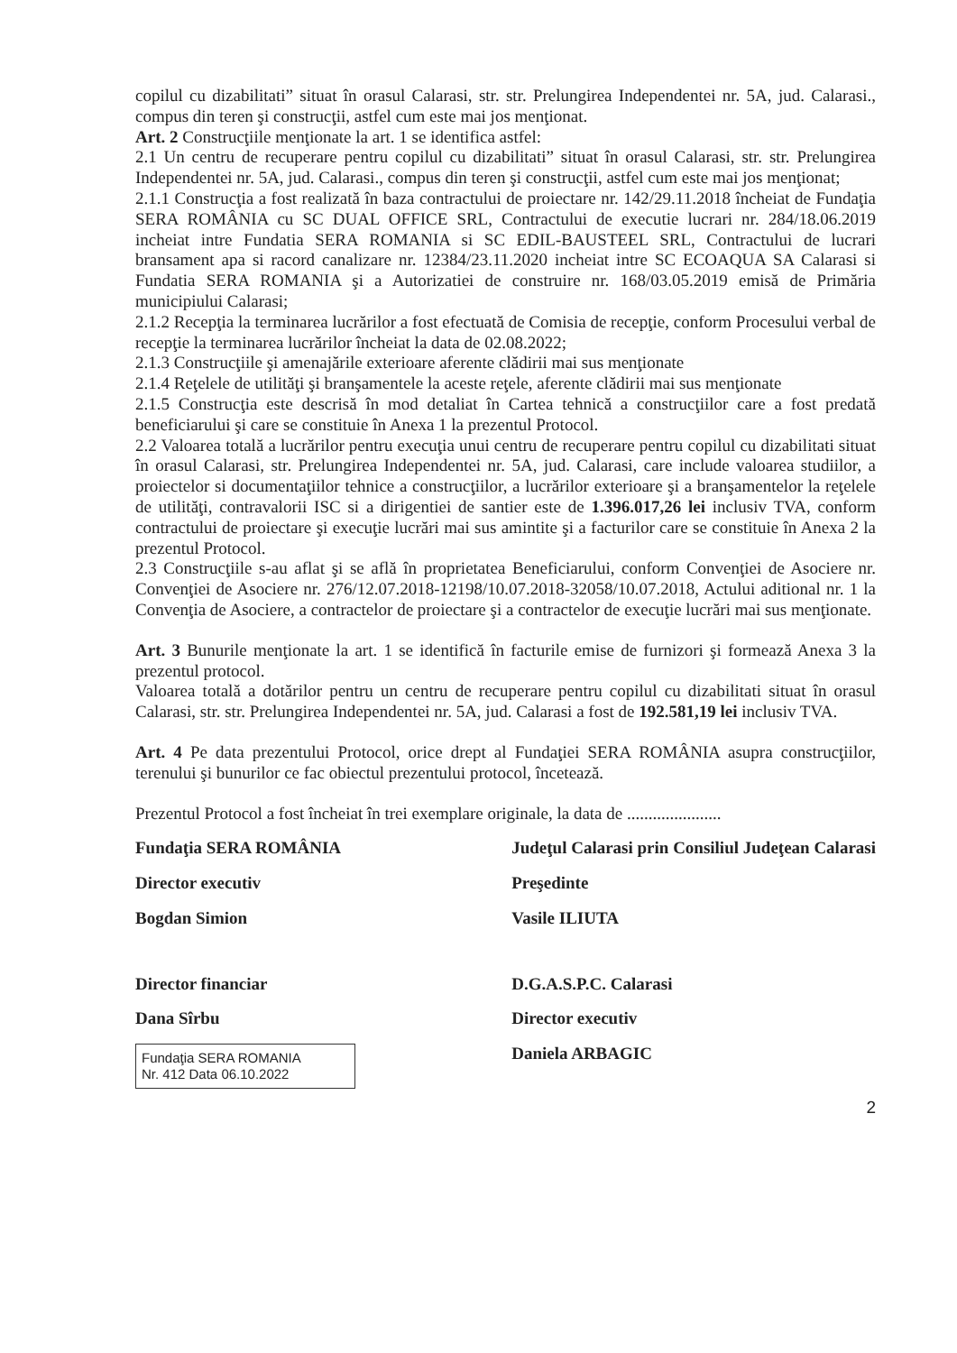copilul cu dizabilitati” situat în orasul Calarasi, str. str. Prelungirea Independentei nr. 5A, jud. Calarasi., compus din teren şi construcţii, astfel cum este mai jos menţionat.
Art. 2 Construcţiile menţionate la art. 1 se identifica astfel:
2.1 Un centru de recuperare pentru copilul cu dizabilitati” situat în orasul Calarasi, str. str. Prelungirea Independentei nr. 5A, jud. Calarasi., compus din teren şi construcţii, astfel cum este mai jos menţionat;
2.1.1 Construcţia a fost realizată în baza contractului de proiectare nr. 142/29.11.2018 încheiat de Fundaţia SERA ROMÂNIA cu SC DUAL OFFICE SRL, Contractului de executie lucrari nr. 284/18.06.2019 incheiat intre Fundatia SERA ROMANIA si SC EDIL-BAUSTEEL SRL, Contractului de lucrari bransament apa si racord canalizare nr. 12384/23.11.2020 incheiat intre SC ECOAQUA SA Calarasi si Fundatia SERA ROMANIA şi a Autorizatiei de construire nr. 168/03.05.2019 emisă de Primăria municipiului Calarasi;
2.1.2 Recepţia la terminarea lucrărilor a fost efectuată de Comisia de recepţie, conform Procesului verbal de recepţie la terminarea lucrărilor încheiat la data de 02.08.2022;
2.1.3 Construcţiile şi amenajările exterioare aferente clădirii mai sus menţionate
2.1.4 Reţelele de utilităţi şi branşamentele la aceste reţele, aferente clădirii mai sus menţionate
2.1.5 Construcţia este descrisă în mod detaliat în Cartea tehnică a construcţiilor care a fost predată beneficiarului şi care se constituie în Anexa 1 la prezentul Protocol.
2.2 Valoarea totală a lucrărilor pentru execuţia unui centru de recuperare pentru copilul cu dizabilitati situat în orasul Calarasi, str. Prelungirea Independentei nr. 5A, jud. Calarasi, care include valoarea studiilor, a proiectelor si documentaţiilor tehnice a construcţiilor, a lucrărilor exterioare şi a branşamentelor la reţelele de utilităţi, contravalorii ISC si a dirigentiei de santier este de 1.396.017,26 lei inclusiv TVA, conform contractului de proiectare şi execuţie lucrări mai sus amintite şi a facturilor care se constituie în Anexa 2 la prezentul Protocol.
2.3 Construcţiile s-au aflat şi se află în proprietatea Beneficiarului, conform Convenţiei de Asociere nr. Convenţiei de Asociere nr. 276/12.07.2018-12198/10.07.2018-32058/10.07.2018, Actului aditional nr. 1 la Convenţia de Asociere, a contractelor de proiectare şi a contractelor de execuţie lucrări mai sus menţionate.
Art. 3 Bunurile menţionate la art. 1 se identifică în facturile emise de furnizori şi formează Anexa 3 la prezentul protocol.
Valoarea totală a dotărilor pentru un centru de recuperare pentru copilul cu dizabilitati situat în orasul Calarasi, str. str. Prelungirea Independentei nr. 5A, jud. Calarasi a fost de 192.581,19 lei inclusiv TVA.
Art. 4 Pe data prezentului Protocol, orice drept al Fundaţiei SERA ROMÂNIA asupra construcţiilor, terenului şi bunurilor ce fac obiectul prezentului protocol, încetează.
Prezentul Protocol a fost încheiat în trei exemplare originale, la data de ......................
Fundaţia SERA ROMÂNIA
Director executiv
Bogdan Simion
Director financiar
Dana Sîrbu
Fundaţia SERA ROMANIA
Nr. 412 Data 06.10.2022
Judeţul Calarasi prin Consiliul Judeţean Calarasi
Preşedinte
Vasile ILIUTA
D.G.A.S.P.C. Calarasi
Director executiv
Daniela ARBAGIC
2